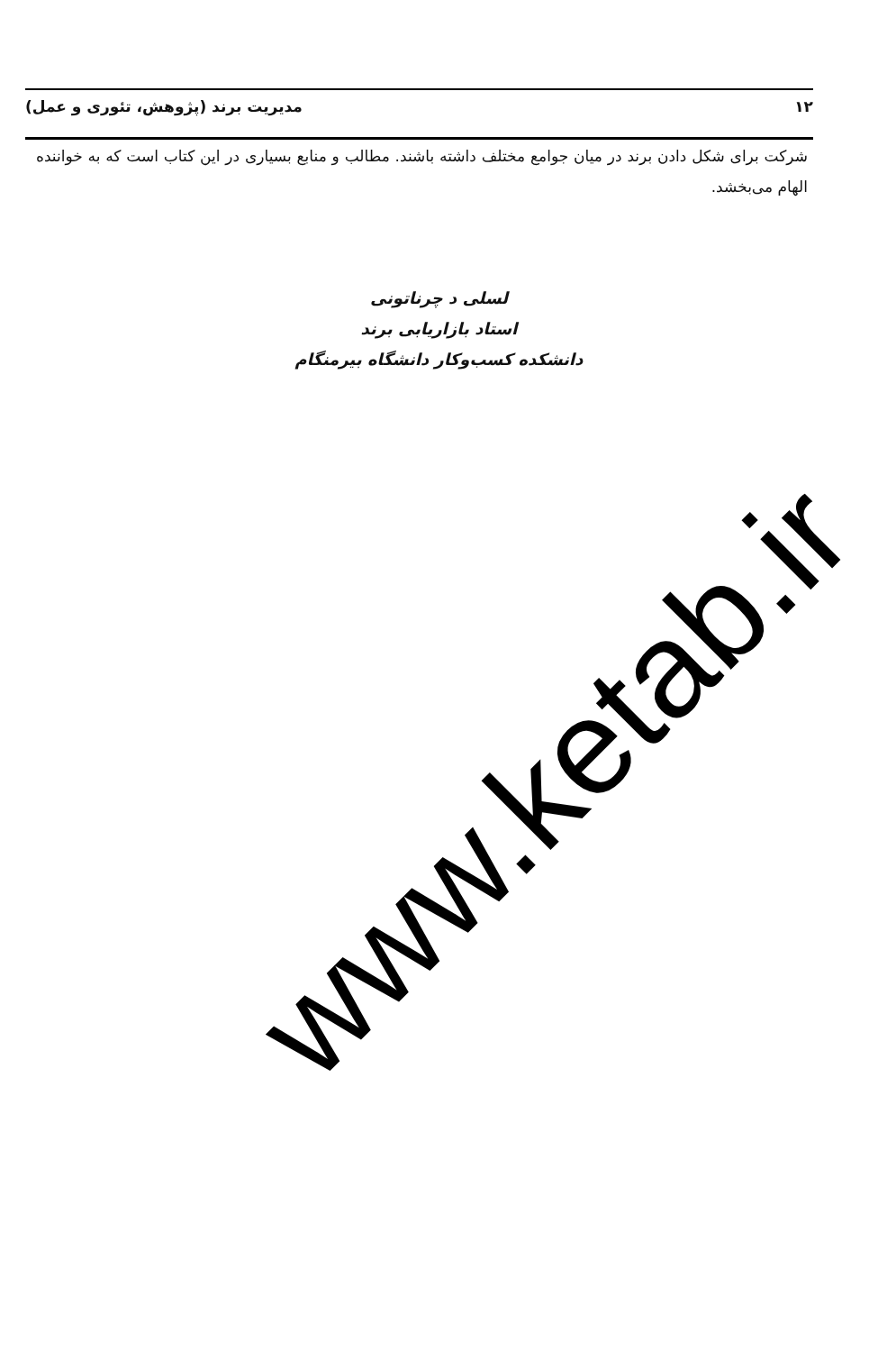۱۲ مدیریت برند (پژوهش، تئوری و عمل)
شرکت برای شکل دادن برند در میان جوامع مختلف داشته باشند. مطالب و منابع بسیاری در این کتاب است که به خواننده الهام می‌بخشد.
لسلی د چرناتونی
استاد بازاریابی برند
دانشکده کسب‌وکار دانشگاه بیرمنگام
www.ketab.ir